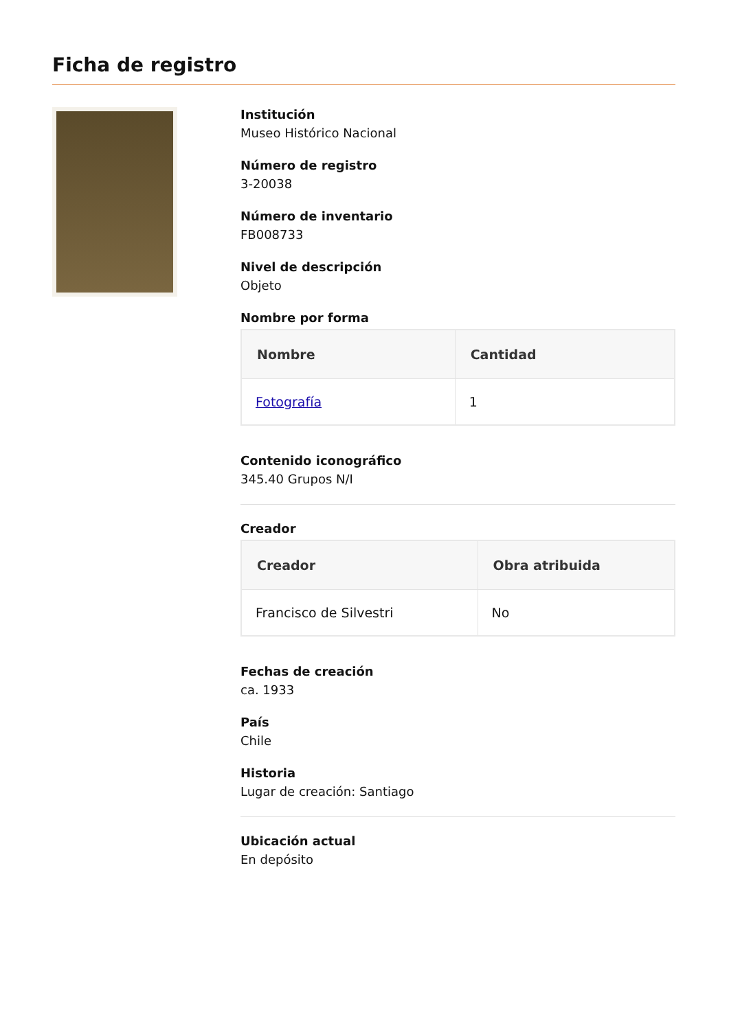Ficha de registro
Institución
Museo Histórico Nacional
Número de registro
3-20038
Número de inventario
FB008733
Nivel de descripción
Objeto
Nombre por forma
| Nombre | Cantidad |
| --- | --- |
| Fotografía | 1 |
Contenido iconográfico
345.40 Grupos N/I
Creador
| Creador | Obra atribuida |
| --- | --- |
| Francisco de Silvestri | No |
Fechas de creación
ca. 1933
País
Chile
Historia
Lugar de creación: Santiago
Ubicación actual
En depósito